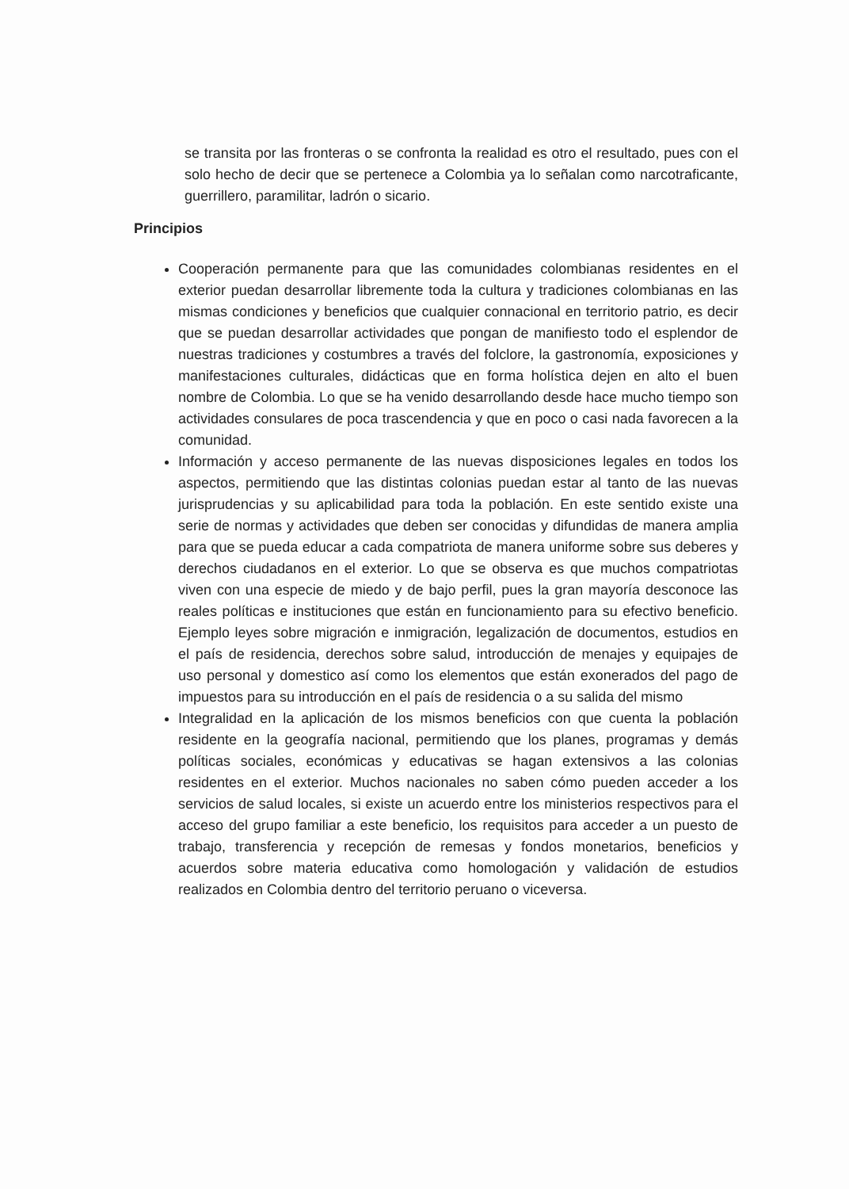se transita por las fronteras o se confronta la realidad es otro el resultado, pues con el solo hecho de decir que se pertenece a Colombia ya lo señalan como narcotraficante, guerrillero, paramilitar, ladrón o sicario.
Principios
Cooperación permanente para que las comunidades colombianas residentes en el exterior puedan desarrollar libremente toda la cultura y tradiciones colombianas en las mismas condiciones y beneficios que cualquier connacional en territorio patrio, es decir que se puedan desarrollar actividades que pongan de manifiesto todo el esplendor de nuestras tradiciones y costumbres a través del folclore, la gastronomía, exposiciones y manifestaciones culturales, didácticas que en forma holística dejen en alto el buen nombre de Colombia. Lo que se ha venido desarrollando desde hace mucho tiempo son actividades consulares de poca trascendencia y que en poco o casi nada favorecen a la comunidad.
Información y acceso permanente de las nuevas disposiciones legales en todos los aspectos, permitiendo que las distintas colonias puedan estar al tanto de las nuevas jurisprudencias y su aplicabilidad para toda la población. En este sentido existe una serie de normas y actividades que deben ser conocidas y difundidas de manera amplia para que se pueda educar a cada compatriota de manera uniforme sobre sus deberes y derechos ciudadanos en el exterior. Lo que se observa es que muchos compatriotas viven con una especie de miedo y de bajo perfil, pues la gran mayoría desconoce las reales políticas e instituciones que están en funcionamiento para su efectivo beneficio. Ejemplo leyes sobre migración e inmigración, legalización de documentos, estudios en el país de residencia, derechos sobre salud, introducción de menajes y equipajes de uso personal y domestico así como los elementos que están exonerados del pago de impuestos para su introducción en el país de residencia o a su salida del mismo
Integralidad en la aplicación de los mismos beneficios con que cuenta la población residente en la geografía nacional, permitiendo que los planes, programas y demás políticas sociales, económicas y educativas se hagan extensivos a las colonias residentes en el exterior. Muchos nacionales no saben cómo pueden acceder a los servicios de salud locales, si existe un acuerdo entre los ministerios respectivos para el acceso del grupo familiar a este beneficio, los requisitos para acceder a un puesto de trabajo, transferencia y recepción de remesas y fondos monetarios, beneficios y acuerdos sobre materia educativa como homologación y validación de estudios realizados en Colombia dentro del territorio peruano o viceversa.